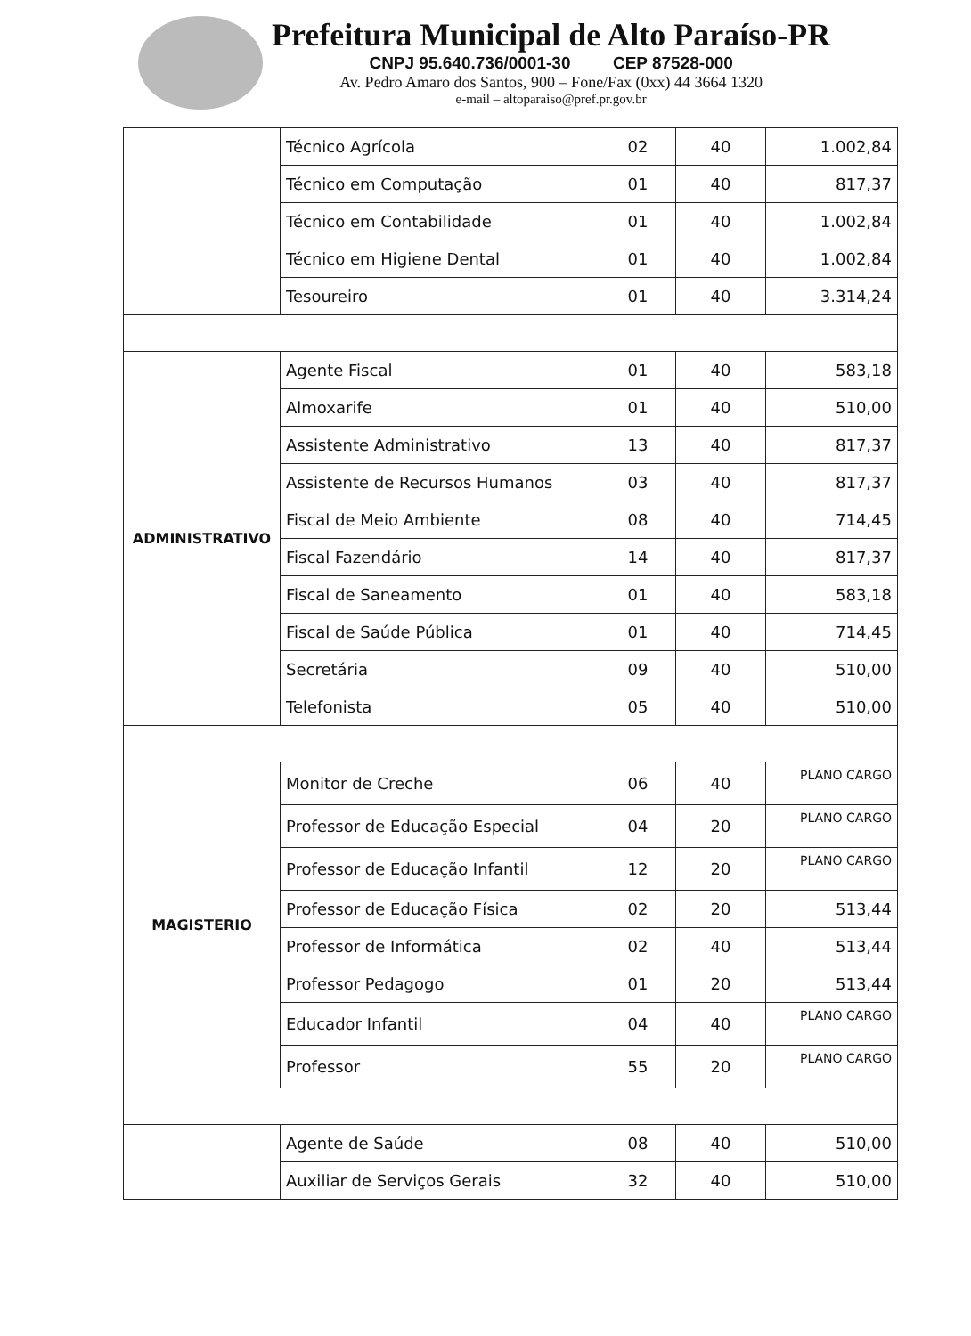Prefeitura Municipal de Alto Paraíso-PR
CNPJ 95.640.736/0001-30 CEP 87528-000
Av. Pedro Amaro dos Santos, 900 – Fone/Fax (0xx) 44 3664 1320
e-mail – altoparaiso@pref.pr.gov.br
| | Técnico Agrícola | 02 | 40 | 1.002,84 |
| | Técnico em Computação | 01 | 40 | 817,37 |
| | Técnico em Contabilidade | 01 | 40 | 1.002,84 |
| | Técnico em Higiene Dental | 01 | 40 | 1.002,84 |
| | Tesoureiro | 01 | 40 | 3.314,24 |
| ADMINISTRATIVO | Agente Fiscal | 01 | 40 | 583,18 |
| | Almoxarife | 01 | 40 | 510,00 |
| | Assistente Administrativo | 13 | 40 | 817,37 |
| | Assistente de Recursos Humanos | 03 | 40 | 817,37 |
| | Fiscal de Meio Ambiente | 08 | 40 | 714,45 |
| | Fiscal Fazendário | 14 | 40 | 817,37 |
| | Fiscal de Saneamento | 01 | 40 | 583,18 |
| | Fiscal de Saúde Pública | 01 | 40 | 714,45 |
| | Secretária | 09 | 40 | 510,00 |
| | Telefonista | 05 | 40 | 510,00 |
| MAGISTERIO | Monitor de Creche | 06 | 40 | PLANO CARGO |
| | Professor de Educação Especial | 04 | 20 | PLANO CARGO |
| | Professor de Educação Infantil | 12 | 20 | PLANO CARGO |
| | Professor de Educação Física | 02 | 20 | 513,44 |
| | Professor de Informática | 02 | 40 | 513,44 |
| | Professor Pedagogo | 01 | 20 | 513,44 |
| | Educador Infantil | 04 | 40 | PLANO CARGO |
| | Professor | 55 | 20 | PLANO CARGO |
| | Agente de Saúde | 08 | 40 | 510,00 |
| | Auxiliar de Serviços Gerais | 32 | 40 | 510,00 |